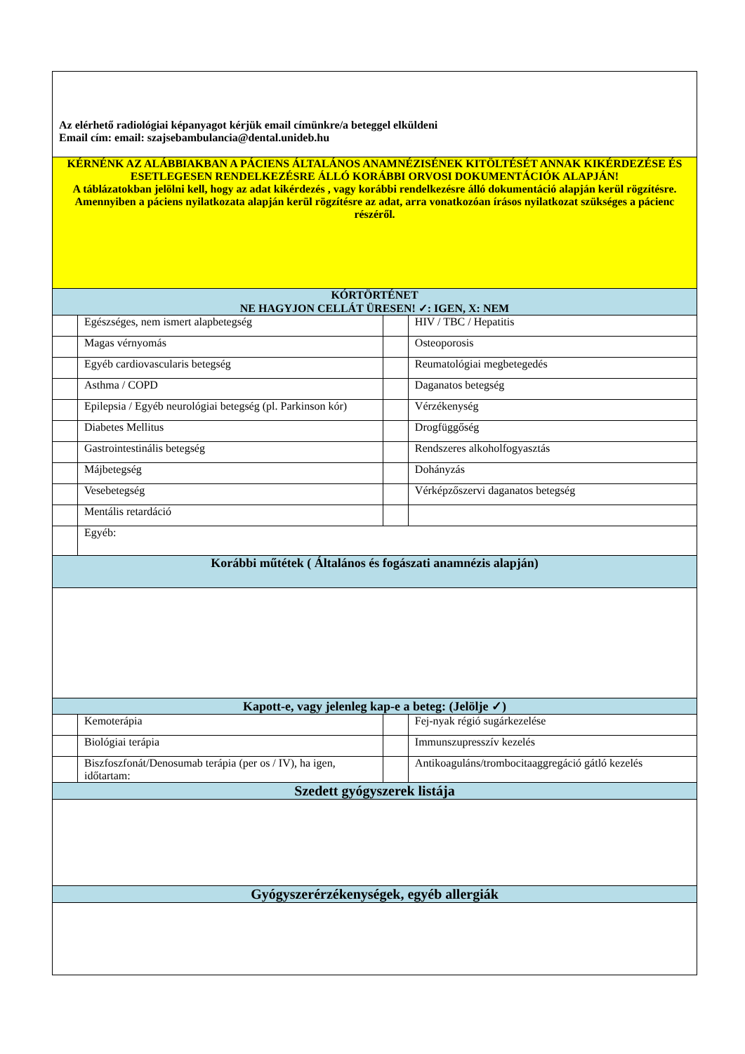| Az elérhető radiológiai képanyagot kérjük email címünkre/a beteggel elküldeni Email cím: email: szajsebambulancia@dental.unideb.hu | | | |
| KÉRNÉNK AZ ALÁBBIAKBAN A PÁCIENS ÁLTALÁNOS ANAMNÉZISÉNEK KITÖLTÉSÉT ANNAK KIKÉRDEZÉSE ÉS ESETLEGESEN RENDELKEZÉSRE ÁLLÓ KORÁBBI ORVOSI DOKUMENTÁCIÓK ALAPJÁN! A táblázatokban jelölni kell, hogy az adat kikérdezés , vagy korábbi rendelkezésre álló dokumentáció alapján kerül rögzítésre. Amennyiben a páciens nyilatkozata alapján kerül rögzítésre az adat, arra vonatkozóan írásos nyilatkozat szükséges a pácienc részéről. | | | |
| KÓRTÖRTÉNET NE HAGYJON CELLÁT ÜRESEN! ✓: IGEN, X: NEM | | | |
| | Egészséges, nem ismert alapbetegség | | HIV / TBC / Hepatitis |
| | Magas vérnyomás | | Osteoporosis |
| | Egyéb cardiovascularis betegség | | Reumatológiai megbetegedés |
| | Asthma / COPD | | Daganatos betegség |
| | Epilepsia / Egyéb neurológiai betegség (pl. Parkinson kór) | | Vérzékenység |
| | Diabetes Mellitus | | Drogfüggőség |
| | Gastrointestinális betegség | | Rendszeres alkoholfogyasztás |
| | Májbetegség | | Dohányzás |
| | Vesebetegség | | Vérképzőszervi daganatos betegség |
| | Mentális retardáció | | |
| | Egyéb: | | |
| Korábbi műtétek ( Általános és fogászati anamnézis alapján) | | | |
| Kapott-e, vagy jelenleg kap-e a beteg: (Jelölje ✓) | | | |
| | Kemoterápia | | Fej-nyak régió sugárkezelése |
| | Biológiai terápia | | Immunszupresszív kezelés |
| | Biszfoszfonát/Denosumab terápia (per os / IV), ha igen, időtartam: | | Antikoaguláns/trombocitaaggregáció gátló kezelés |
| Szedett gyógyszerek listája | | | |
| Gyógyszerérzékenységek, egyéb allergiák | | | |